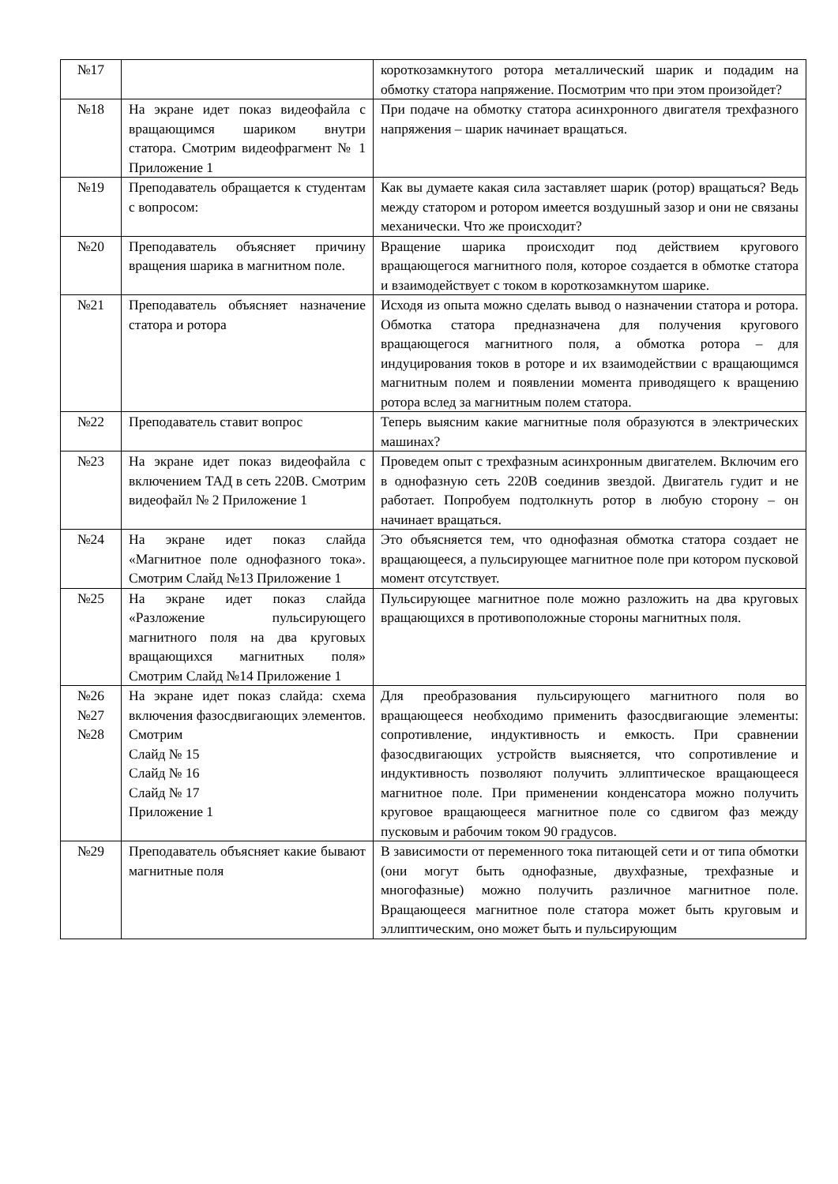| №17 | | короткозамкнутого ротора металлический шарик и подадим на обмотку статора напряжение. Посмотрим что при этом произойдет? |
| №18 | На экране идет показ видеофайла с вращающимся шариком внутри статора. Смотрим видеофрагмент № 1 Приложение 1 | При подаче на обмотку статора асинхронного двигателя трехфазного напряжения – шарик начинает вращаться. |
| №19 | Преподаватель обращается к студентам с вопросом: | Как вы думаете какая сила заставляет шарик (ротор) вращаться? Ведь между статором и ротором имеется воздушный зазор и они не связаны механически. Что же происходит? |
| №20 | Преподаватель объясняет причину вращения шарика в магнитном поле. | Вращение шарика происходит под действием кругового вращающегося магнитного поля, которое создается в обмотке статора и взаимодействует с током в короткозамкнутом шарике. |
| №21 | Преподаватель объясняет назначение статора и ротора | Исходя из опыта можно сделать вывод о назначении статора и ротора. Обмотка статора предназначена для получения кругового вращающегося магнитного поля, а обмотка ротора – для индуцирования токов в роторе и их взаимодействии с вращающимся магнитным полем и появлении момента приводящего к вращению ротора вслед за магнитным полем статора. |
| №22 | Преподаватель ставит вопрос | Теперь выясним какие магнитные поля образуются в электрических машинах? |
| №23 | На экране идет показ видеофайла с включением ТАД в сеть 220В. Смотрим видеофайл № 2 Приложение 1 | Проведем опыт с трехфазным асинхронным двигателем. Включим его в однофазную сеть 220В соединив звездой. Двигатель гудит и не работает. Попробуем подтолкнуть ротор в любую сторону – он начинает вращаться. |
| №24 | На экране идет показ слайда «Магнитное поле однофазного тока». Смотрим Слайд №13 Приложение 1 | Это объясняется тем, что однофазная обмотка статора создает не вращающееся, а пульсирующее магнитное поле при котором пусковой момент отсутствует. |
| №25 | На экране идет показ слайда «Разложение пульсирующего магнитного поля на два круговых вращающихся магнитных поля» Смотрим Слайд №14 Приложение 1 | Пульсирующее магнитное поле можно разложить на два круговых вращающихся в противоположные стороны магнитных поля. |
| №26 №27 №28 | На экране идет показ слайда: схема включения фазосдвигающих элементов. Смотрим Слайд № 15 Слайд № 16 Слайд № 17 Приложение 1 | Для преобразования пульсирующего магнитного поля во вращающееся необходимо применить фазосдвигающие элементы: сопротивление, индуктивность и емкость. При сравнении фазосдвигающих устройств выясняется, что сопротивление и индуктивность позволяют получить эллиптическое вращающееся магнитное поле. При применении конденсатора можно получить круговое вращающееся магнитное поле со сдвигом фаз между пусковым и рабочим током 90 градусов. |
| №29 | Преподаватель объясняет какие бывают магнитные поля | В зависимости от переменного тока питающей сети и от типа обмотки (они могут быть однофазные, двухфазные, трехфазные и многофазные) можно получить различное магнитное поле. Вращающееся магнитное поле статора может быть круговым и эллиптическим, оно может быть и пульсирующим |